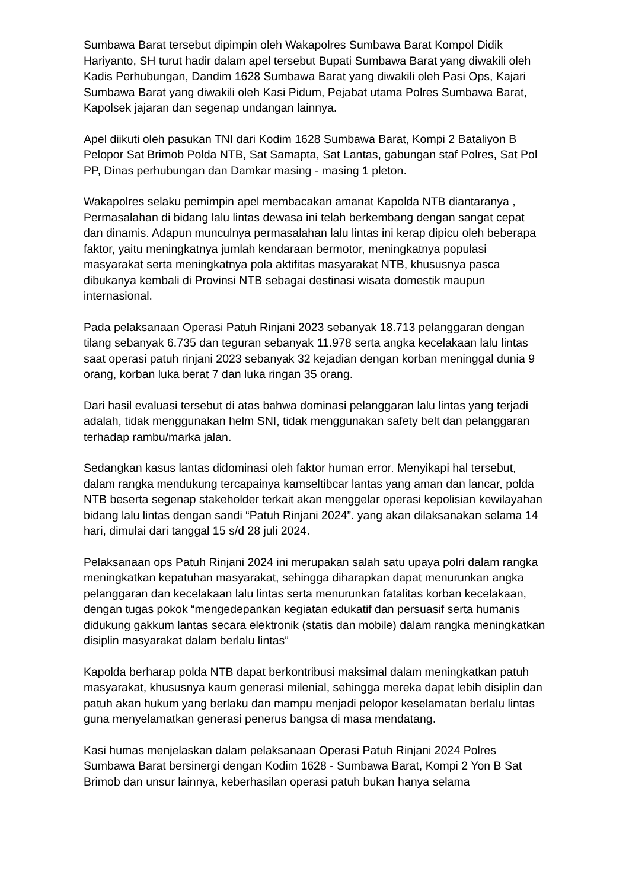Sumbawa Barat tersebut dipimpin oleh Wakapolres Sumbawa Barat Kompol Didik Hariyanto, SH turut hadir dalam apel tersebut Bupati Sumbawa Barat yang diwakili oleh Kadis Perhubungan, Dandim 1628 Sumbawa Barat yang diwakili oleh Pasi Ops, Kajari Sumbawa Barat yang diwakili oleh Kasi Pidum, Pejabat utama Polres Sumbawa Barat, Kapolsek jajaran dan segenap undangan lainnya.
Apel diikuti oleh pasukan TNI dari Kodim 1628 Sumbawa Barat, Kompi 2 Bataliyon B Pelopor Sat Brimob Polda NTB, Sat Samapta, Sat Lantas, gabungan staf Polres, Sat Pol PP, Dinas perhubungan dan Damkar masing - masing 1 pleton.
Wakapolres selaku pemimpin apel membacakan amanat Kapolda NTB diantaranya , Permasalahan di bidang lalu lintas dewasa ini telah berkembang dengan sangat cepat dan dinamis. Adapun munculnya permasalahan lalu lintas ini kerap dipicu oleh beberapa faktor, yaitu meningkatnya jumlah kendaraan bermotor, meningkatnya populasi masyarakat serta meningkatnya pola aktifitas masyarakat NTB, khususnya pasca dibukanya kembali di Provinsi NTB sebagai destinasi wisata domestik maupun internasional.
Pada pelaksanaan Operasi Patuh Rinjani 2023 sebanyak 18.713 pelanggaran dengan tilang sebanyak 6.735 dan teguran sebanyak 11.978 serta angka kecelakaan lalu lintas saat operasi patuh rinjani 2023 sebanyak 32 kejadian dengan korban meninggal dunia 9 orang, korban luka berat 7 dan luka ringan 35 orang.
Dari hasil evaluasi tersebut di atas bahwa dominasi pelanggaran lalu lintas yang terjadi adalah, tidak menggunakan helm SNI, tidak menggunakan safety belt dan pelanggaran terhadap rambu/marka jalan.
Sedangkan kasus lantas didominasi oleh faktor human error. Menyikapi hal tersebut, dalam rangka mendukung tercapainya kamseltibcar lantas yang aman dan lancar, polda NTB beserta segenap stakeholder terkait akan menggelar operasi kepolisian kewilayahan bidang lalu lintas dengan sandi “Patuh Rinjani 2024”. yang akan dilaksanakan selama 14 hari, dimulai dari tanggal 15 s/d 28 juli 2024.
Pelaksanaan ops Patuh Rinjani 2024 ini merupakan salah satu upaya polri dalam rangka meningkatkan kepatuhan masyarakat, sehingga diharapkan dapat menurunkan angka pelanggaran dan kecelakaan lalu lintas serta menurunkan fatalitas korban kecelakaan, dengan tugas pokok “mengedepankan kegiatan edukatif dan persuasif serta humanis didukung gakkum lantas secara elektronik (statis dan mobile) dalam rangka meningkatkan disiplin masyarakat dalam berlalu lintas”
Kapolda berharap polda NTB dapat berkontribusi maksimal dalam meningkatkan patuh masyarakat, khususnya kaum generasi milenial, sehingga mereka dapat lebih disiplin dan patuh akan hukum yang berlaku dan mampu menjadi pelopor keselamatan berlalu lintas guna menyelamatkan generasi penerus bangsa di masa mendatang.
Kasi humas menjelaskan dalam pelaksanaan Operasi Patuh Rinjani 2024 Polres Sumbawa Barat bersinergi dengan Kodim 1628 - Sumbawa Barat, Kompi 2 Yon B Sat Brimob dan unsur lainnya, keberhasilan operasi patuh bukan hanya selama